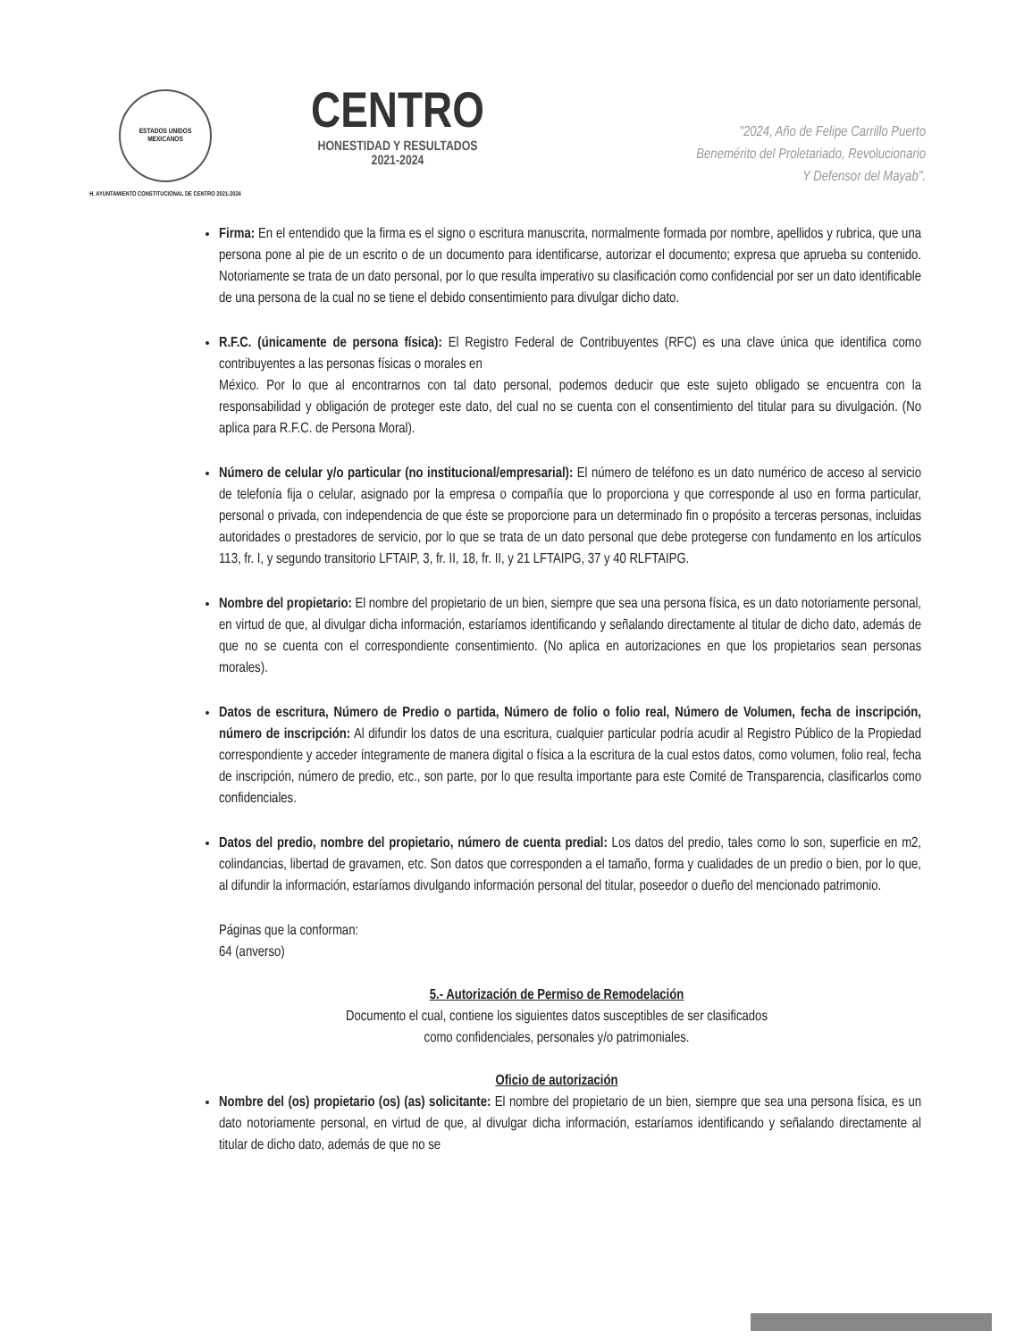ESTADOS UNIDOS MEXICANOS
H. AYUNTAMIENTO CONSTITUCIONAL DE CENTRO 2021-2024
CENTRO
HONESTIDAD Y RESULTADOS
2021-2024
"2024, Año de Felipe Carrillo Puerto
Benemérito del Proletariado, Revolucionario
Y Defensor del Mayab".
Firma: En el entendido que la firma es el signo o escritura manuscrita, normalmente formada por nombre, apellidos y rubrica, que una persona pone al pie de un escrito o de un documento para identificarse, autorizar el documento; expresa que aprueba su contenido. Notoriamente se trata de un dato personal, por lo que resulta imperativo su clasificación como confidencial por ser un dato identificable de una persona de la cual no se tiene el debido consentimiento para divulgar dicho dato.
R.F.C. (únicamente de persona física): El Registro Federal de Contribuyentes (RFC) es una clave única que identifica como contribuyentes a las personas físicas o morales en
México. Por lo que al encontrarnos con tal dato personal, podemos deducir que este sujeto obligado se encuentra con la responsabilidad y obligación de proteger este dato, del cual no se cuenta con el consentimiento del titular para su divulgación. (No aplica para R.F.C. de Persona Moral).
Número de celular y/o particular (no institucional/empresarial): El número de teléfono es un dato numérico de acceso al servicio de telefonía fija o celular, asignado por la empresa o compañía que lo proporciona y que corresponde al uso en forma particular, personal o privada, con independencia de que éste se proporcione para un determinado fin o propósito a terceras personas, incluidas autoridades o prestadores de servicio, por lo que se trata de un dato personal que debe protegerse con fundamento en los artículos 113, fr. I, y segundo transitorio LFTAIP, 3, fr. II, 18, fr. II, y 21 LFTAIPG, 37 y 40 RLFTAIPG.
Nombre del propietario: El nombre del propietario de un bien, siempre que sea una persona física, es un dato notoriamente personal, en virtud de que, al divulgar dicha información, estaríamos identificando y señalando directamente al titular de dicho dato, además de que no se cuenta con el correspondiente consentimiento. (No aplica en autorizaciones en que los propietarios sean personas morales).
Datos de escritura, Número de Predio o partida, Número de folio o folio real, Número de Volumen, fecha de inscripción, número de inscripción: Al difundir los datos de una escritura, cualquier particular podría acudir al Registro Público de la Propiedad correspondiente y acceder íntegramente de manera digital o física a la escritura de la cual estos datos, como volumen, folio real, fecha de inscripción, número de predio, etc., son parte, por lo que resulta importante para este Comité de Transparencia, clasificarlos como confidenciales.
Datos del predio, nombre del propietario, número de cuenta predial: Los datos del predio, tales como lo son, superficie en m2, colindancias, libertad de gravamen, etc. Son datos que corresponden a el tamaño, forma y cualidades de un predio o bien, por lo que, al difundir la información, estaríamos divulgando información personal del titular, poseedor o dueño del mencionado patrimonio.
Páginas que la conforman:
64 (anverso)
5.- Autorización de Permiso de Remodelación
Documento el cual, contiene los siguientes datos susceptibles de ser clasificados
como confidenciales, personales y/o patrimoniales.
Oficio de autorización
Nombre del (os) propietario (os) (as) solicitante: El nombre del propietario de un bien, siempre que sea una persona física, es un dato notoriamente personal, en virtud de que, al divulgar dicha información, estaríamos identificando y señalando directamente al titular de dicho dato, además de que no se